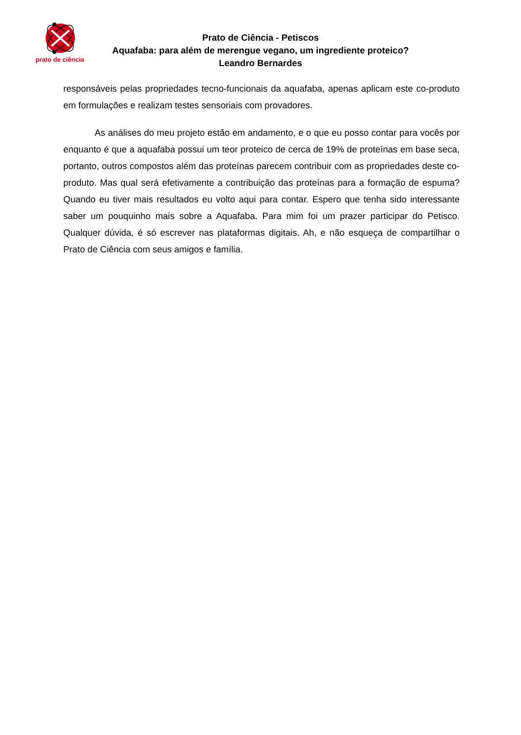prato de ciência
Prato de Ciência - Petiscos
Aquafaba: para além de merengue vegano, um ingrediente proteico?
Leandro Bernardes
responsáveis pelas propriedades tecno-funcionais da aquafaba, apenas aplicam este co-produto em formulações e realizam testes sensoriais com provadores.
As análises do meu projeto estão em andamento, e o que eu posso contar para vocês por enquanto é que a aquafaba possui um teor proteico de cerca de 19% de proteínas em base seca, portanto, outros compostos além das proteínas parecem contribuir com as propriedades deste co-produto. Mas qual será efetivamente a contribuição das proteínas para a formação de espuma? Quando eu tiver mais resultados eu volto aqui para contar. Espero que tenha sido interessante saber um pouquinho mais sobre a Aquafaba. Para mim foi um prazer participar do Petisco. Qualquer dúvida, é só escrever nas plataformas digitais. Ah, e não esqueça de compartilhar o Prato de Ciência com seus amigos e família.